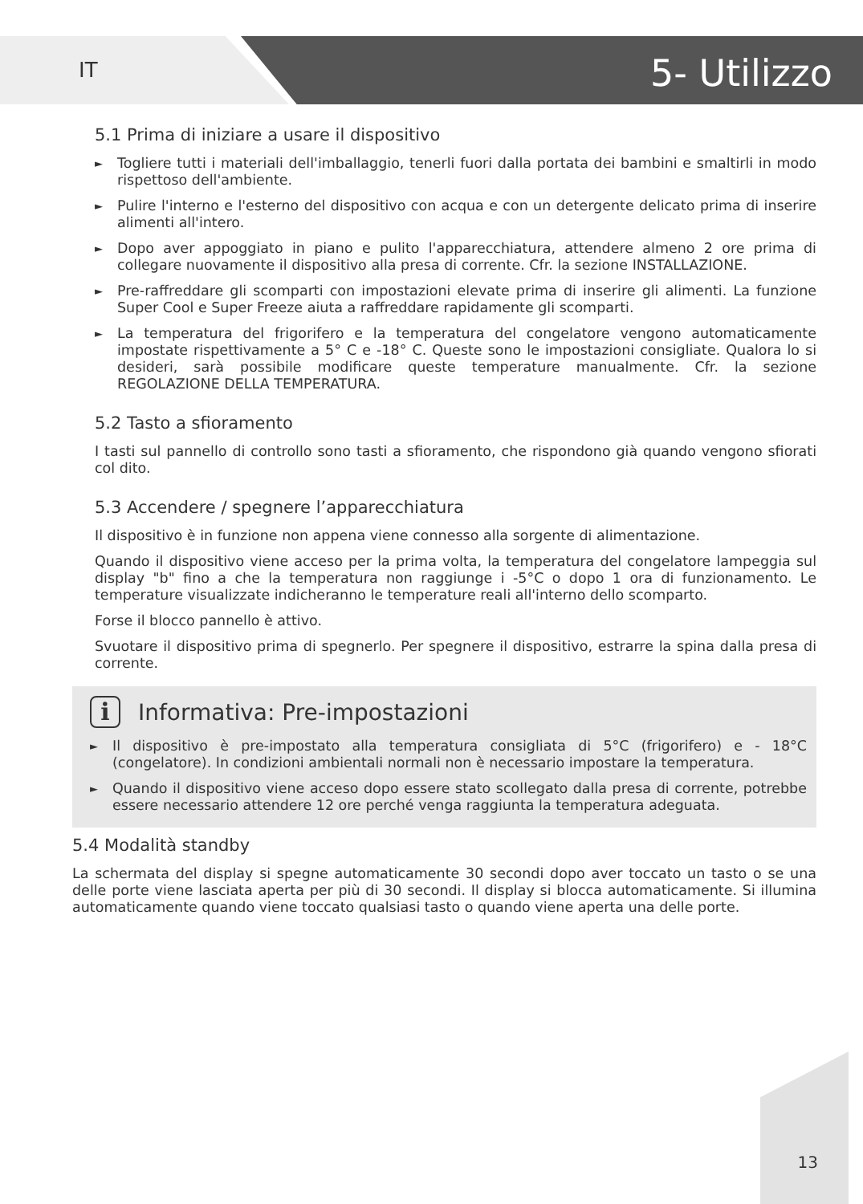IT
5- Utilizzo
5.1 Prima di iniziare a usare il dispositivo
► Togliere tutti i materiali dell'imballaggio, tenerli fuori dalla portata dei bambini e smaltirli in modo rispettoso dell'ambiente.
► Pulire l'interno e l'esterno del dispositivo con acqua e con un detergente delicato prima di inserire alimenti all'intero.
► Dopo aver appoggiato in piano e pulito l'apparecchiatura, attendere almeno 2 ore prima di collegare nuovamente il dispositivo alla presa di corrente. Cfr. la sezione INSTALLAZIONE.
► Pre-raffreddare gli scomparti con impostazioni elevate prima di inserire gli alimenti. La funzione Super Cool e Super Freeze aiuta a raffreddare rapidamente gli scomparti.
► La temperatura del frigorifero e la temperatura del congelatore vengono automaticamente impostate rispettivamente a 5° C e -18° C. Queste sono le impostazioni consigliate. Qualora lo si desideri, sarà possibile modificare queste temperature manualmente. Cfr. la sezione REGOLAZIONE DELLA TEMPERATURA.
5.2 Tasto a sfioramento
I tasti sul pannello di controllo sono tasti a sfioramento, che rispondono già quando vengono sfiorati col dito.
5.3 Accendere / spegnere l’apparecchiatura
Il dispositivo è in funzione non appena viene connesso alla sorgente di alimentazione.
Quando il dispositivo viene acceso per la prima volta, la temperatura del congelatore lampeggia sul display "b" fino a che la temperatura non raggiunge i -5°C o dopo 1 ora di funzionamento. Le temperature visualizzate indicheranno le temperature reali all'interno dello scomparto.
Forse il blocco pannello è attivo.
Svuotare il dispositivo prima di spegnerlo. Per spegnere il dispositivo, estrarre la spina dalla presa di corrente.
i Informativa: Pre-impostazioni
► Il dispositivo è pre-impostato alla temperatura consigliata di 5°C (frigorifero) e - 18°C (congelatore). In condizioni ambientali normali non è necessario impostare la temperatura.
► Quando il dispositivo viene acceso dopo essere stato scollegato dalla presa di corrente, potrebbe essere necessario attendere 12 ore perché venga raggiunta la temperatura adeguata.
5.4 Modalità standby
La schermata del display si spegne automaticamente 30 secondi dopo aver toccato un tasto o se una delle porte viene lasciata aperta per più di 30 secondi. Il display si blocca automaticamente. Si illumina automaticamente quando viene toccato qualsiasi tasto o quando viene aperta una delle porte.
13